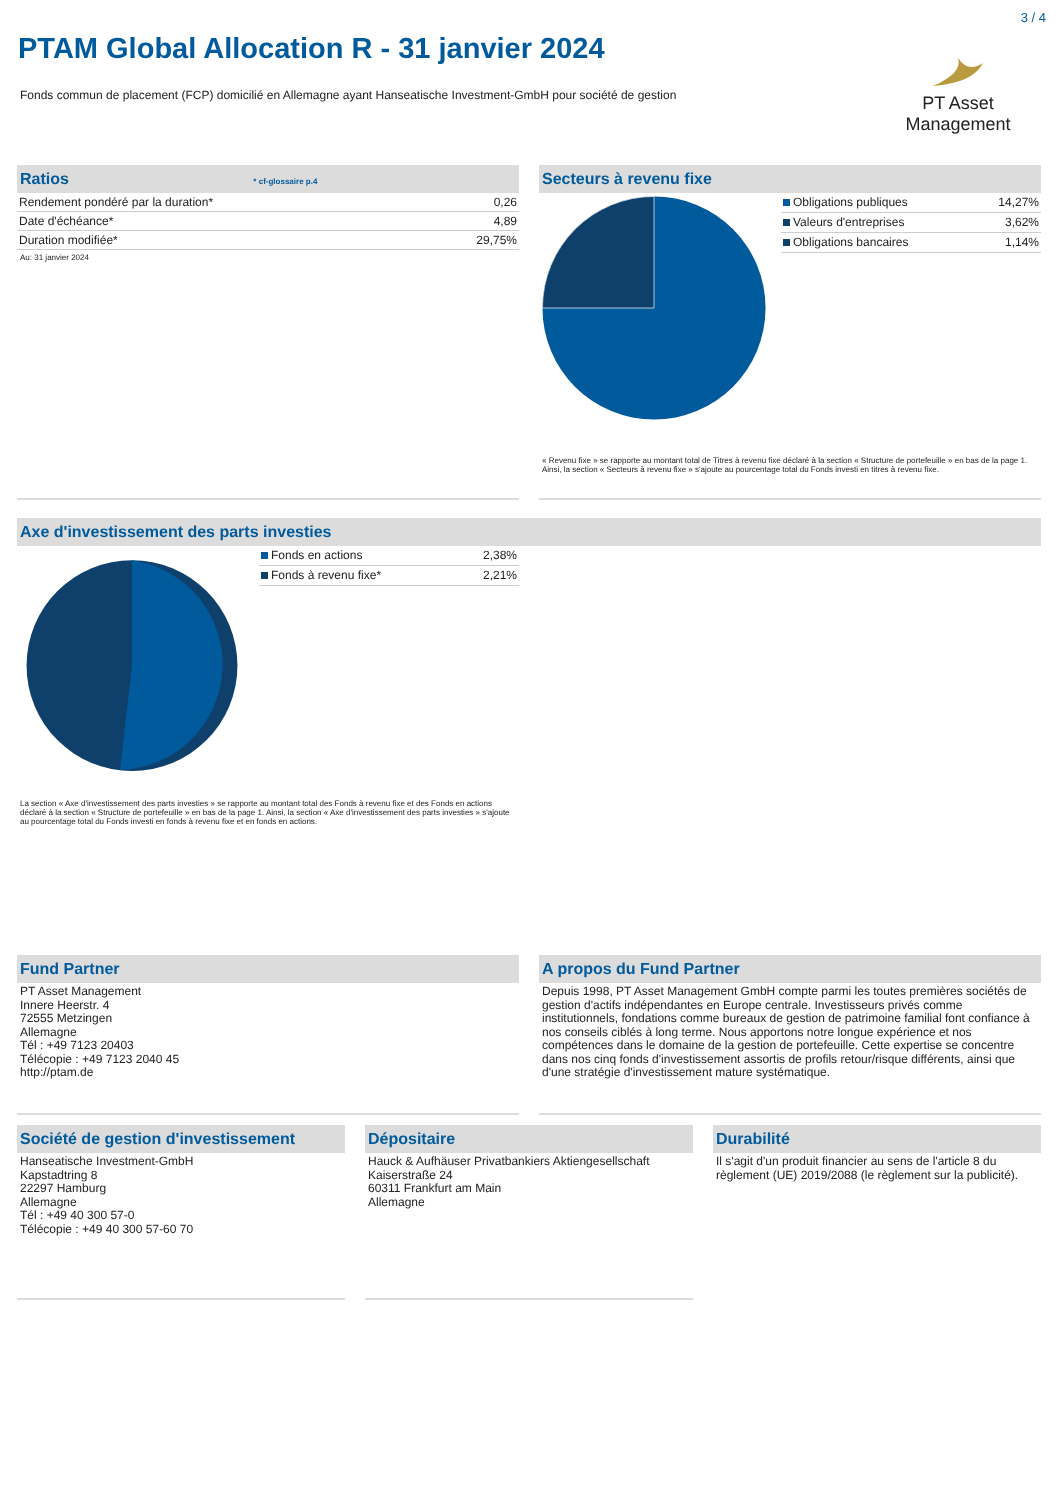3 / 4
PTAM Global Allocation R - 31 janvier 2024
Fonds commun de placement (FCP) domicilié en Allemagne ayant Hanseatische Investment-GmbH pour société de gestion
PT Asset Management
Ratios * cf-glossaire p.4
| Rendement pondéré par la duration* | 0,26 |
| Date d'échéance* | 4,89 |
| Duration modifiée* | 29,75% |
Au: 31 janvier 2024
Secteurs à revenu fixe
| Obligations publiques | 14,27% |
| Valeurs d'entreprises | 3,62% |
| Obligations bancaires | 1,14% |
« Revenu fixe » se rapporte au montant total de Titres à revenu fixe déclaré à la section « Structure de portefeuille » en bas de la page 1. Ainsi, la section « Secteurs à revenu fixe » s'ajoute au pourcentage total du Fonds investi en titres à revenu fixe.
Axe d'investissement des parts investies
| Fonds en actions | 2,38% |
| Fonds à revenu fixe* | 2,21% |
La section « Axe d'investissement des parts investies » se rapporte au montant total des Fonds à revenu fixe et des Fonds en actions déclaré à la section « Structure de portefeuille » en bas de la page 1. Ainsi, la section « Axe d'investissement des parts investies » s'ajoute au pourcentage total du Fonds investi en fonds à revenu fixe et en fonds en actions.
Fund Partner
PT Asset Management
Innere Heerstr. 4
72555 Metzingen
Allemagne
Tél : +49 7123 20403
Télécopie : +49 7123 2040 45
http://ptam.de
A propos du Fund Partner
Depuis 1998, PT Asset Management GmbH compte parmi les toutes premières sociétés de gestion d'actifs indépendantes en Europe centrale. Investisseurs privés comme institutionnels, fondations comme bureaux de gestion de patrimoine familial font confiance à nos conseils ciblés à long terme. Nous apportons notre longue expérience et nos compétences dans le domaine de la gestion de portefeuille. Cette expertise se concentre dans nos cinq fonds d'investissement assortis de profils retour/risque différents, ainsi que d'une stratégie d'investissement mature systématique.
Société de gestion d'investissement
Hanseatische Investment-GmbH
Kapstadtring 8
22297 Hamburg
Allemagne
Tél : +49 40 300 57-0
Télécopie : +49 40 300 57-60 70
Dépositaire
Hauck & Aufhäuser Privatbankiers Aktiengesellschaft
Kaiserstraße 24
60311 Frankfurt am Main
Allemagne
Durabilité
Il s'agit d'un produit financier au sens de l'article 8 du règlement (UE) 2019/2088 (le règlement sur la publicité).